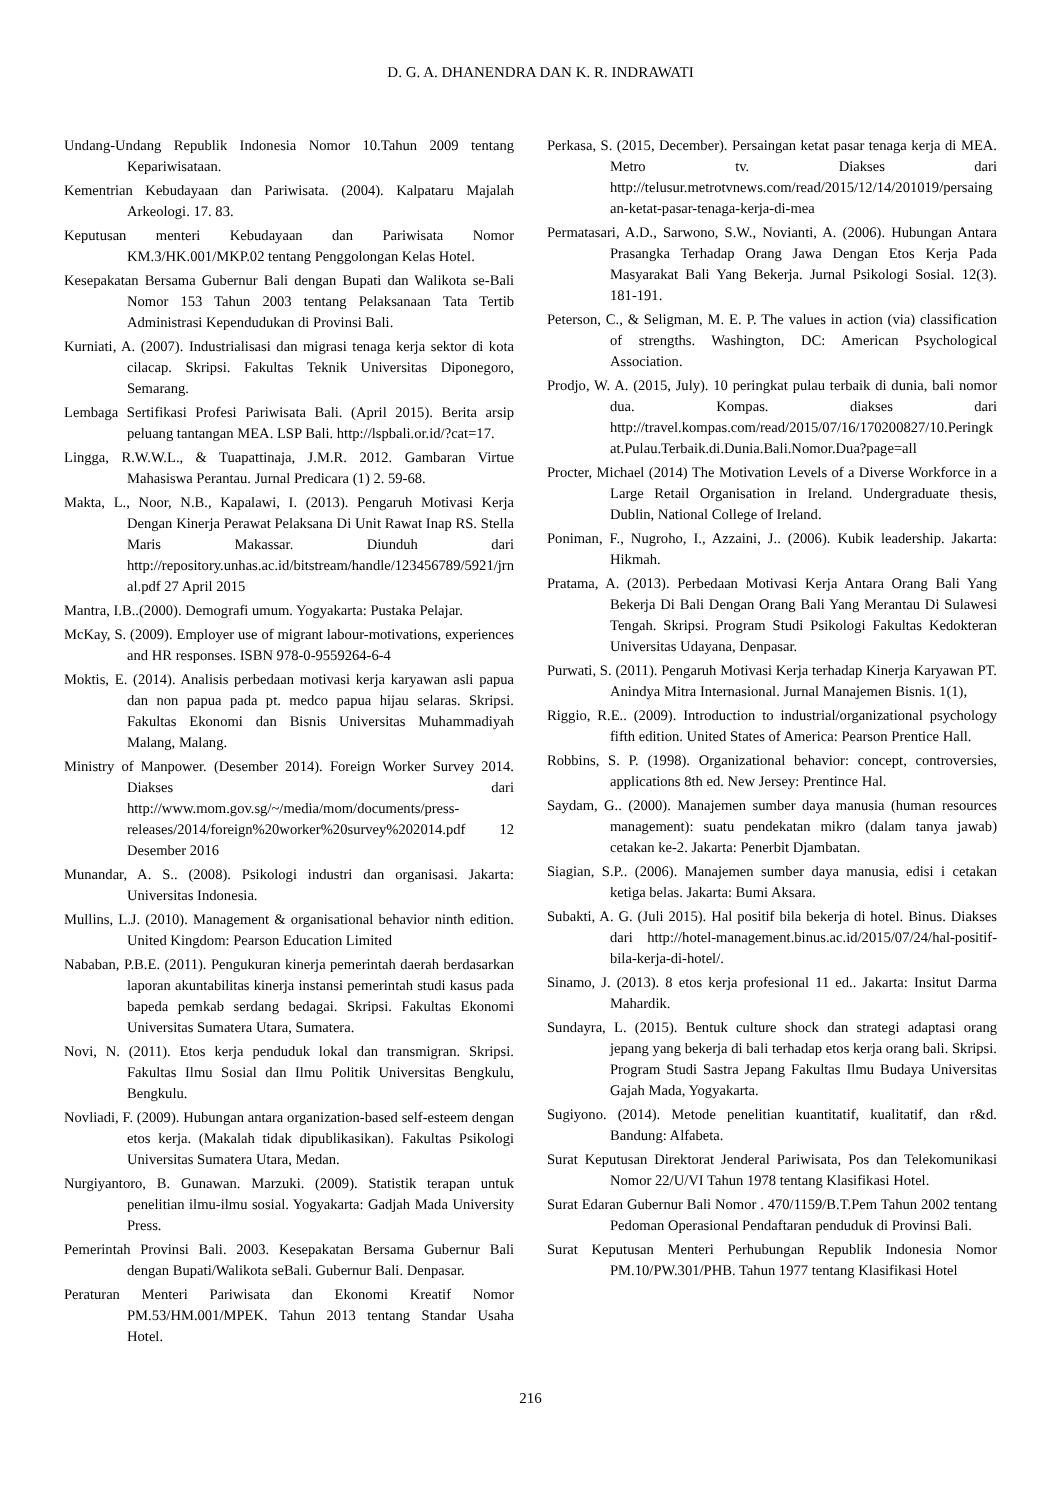D. G. A. DHANENDRA DAN K. R. INDRAWATI
Undang-Undang Republik Indonesia Nomor 10.Tahun 2009 tentang Kepariwisataan.
Kementrian Kebudayaan dan Pariwisata. (2004). Kalpataru Majalah Arkeologi. 17. 83.
Keputusan menteri Kebudayaan dan Pariwisata Nomor KM.3/HK.001/MKP.02 tentang Penggolongan Kelas Hotel.
Kesepakatan Bersama Gubernur Bali dengan Bupati dan Walikota se-Bali Nomor 153 Tahun 2003 tentang Pelaksanaan Tata Tertib Administrasi Kependudukan di Provinsi Bali.
Kurniati, A. (2007). Industrialisasi dan migrasi tenaga kerja sektor di kota cilacap. Skripsi. Fakultas Teknik Universitas Diponegoro, Semarang.
Lembaga Sertifikasi Profesi Pariwisata Bali. (April 2015). Berita arsip peluang tantangan MEA. LSP Bali. http://lspbali.or.id/?cat=17.
Lingga, R.W.W.L., & Tuapattinaja, J.M.R. 2012. Gambaran Virtue Mahasiswa Perantau. Jurnal Predicara (1) 2. 59-68.
Makta, L., Noor, N.B., Kapalawi, I. (2013). Pengaruh Motivasi Kerja Dengan Kinerja Perawat Pelaksana Di Unit Rawat Inap RS. Stella Maris Makassar. Diunduh dari http://repository.unhas.ac.id/bitstream/handle/123456789/5921/jrnal.pdf 27 April 2015
Mantra, I.B..(2000). Demografi umum. Yogyakarta: Pustaka Pelajar.
McKay, S. (2009). Employer use of migrant labour-motivations, experiences and HR responses. ISBN 978-0-9559264-6-4
Moktis, E. (2014). Analisis perbedaan motivasi kerja karyawan asli papua dan non papua pada pt. medco papua hijau selaras. Skripsi. Fakultas Ekonomi dan Bisnis Universitas Muhammadiyah Malang, Malang.
Ministry of Manpower. (Desember 2014). Foreign Worker Survey 2014. Diakses dari http://www.mom.gov.sg/~/media/mom/documents/press-releases/2014/foreign%20worker%20survey%202014.pdf 12 Desember 2016
Munandar, A. S.. (2008). Psikologi industri dan organisasi. Jakarta: Universitas Indonesia.
Mullins, L.J. (2010). Management & organisational behavior ninth edition. United Kingdom: Pearson Education Limited
Nababan, P.B.E. (2011). Pengukuran kinerja pemerintah daerah berdasarkan laporan akuntabilitas kinerja instansi pemerintah studi kasus pada bapeda pemkab serdang bedagai. Skripsi. Fakultas Ekonomi Universitas Sumatera Utara, Sumatera.
Novi, N. (2011). Etos kerja penduduk lokal dan transmigran. Skripsi. Fakultas Ilmu Sosial dan Ilmu Politik Universitas Bengkulu, Bengkulu.
Novliadi, F. (2009). Hubungan antara organization-based self-esteem dengan etos kerja. (Makalah tidak dipublikasikan). Fakultas Psikologi Universitas Sumatera Utara, Medan.
Nurgiyantoro, B. Gunawan. Marzuki. (2009). Statistik terapan untuk penelitian ilmu-ilmu sosial. Yogyakarta: Gadjah Mada University Press.
Pemerintah Provinsi Bali. 2003. Kesepakatan Bersama Gubernur Bali dengan Bupati/Walikota seBali. Gubernur Bali. Denpasar.
Peraturan Menteri Pariwisata dan Ekonomi Kreatif Nomor PM.53/HM.001/MPEK. Tahun 2013 tentang Standar Usaha Hotel.
Perkasa, S. (2015, December). Persaingan ketat pasar tenaga kerja di MEA. Metro tv. Diakses dari http://telusur.metrotvnews.com/read/2015/12/14/201019/persaingan-ketat-pasar-tenaga-kerja-di-mea
Permatasari, A.D., Sarwono, S.W., Novianti, A. (2006). Hubungan Antara Prasangka Terhadap Orang Jawa Dengan Etos Kerja Pada Masyarakat Bali Yang Bekerja. Jurnal Psikologi Sosial. 12(3). 181-191.
Peterson, C., & Seligman, M. E. P. The values in action (via) classification of strengths. Washington, DC: American Psychological Association.
Prodjo, W. A. (2015, July). 10 peringkat pulau terbaik di dunia, bali nomor dua. Kompas. diakses dari http://travel.kompas.com/read/2015/07/16/170200827/10.Peringkat.Pulau.Terbaik.di.Dunia.Bali.Nomor.Dua?page=all
Procter, Michael (2014) The Motivation Levels of a Diverse Workforce in a Large Retail Organisation in Ireland. Undergraduate thesis, Dublin, National College of Ireland.
Poniman, F., Nugroho, I., Azzaini, J.. (2006). Kubik leadership. Jakarta: Hikmah.
Pratama, A. (2013). Perbedaan Motivasi Kerja Antara Orang Bali Yang Bekerja Di Bali Dengan Orang Bali Yang Merantau Di Sulawesi Tengah. Skripsi. Program Studi Psikologi Fakultas Kedokteran Universitas Udayana, Denpasar.
Purwati, S. (2011). Pengaruh Motivasi Kerja terhadap Kinerja Karyawan PT. Anindya Mitra Internasional. Jurnal Manajemen Bisnis. 1(1),
Riggio, R.E.. (2009). Introduction to industrial/organizational psychology fifth edition. United States of America: Pearson Prentice Hall.
Robbins, S. P. (1998). Organizational behavior: concept, controversies, applications 8th ed. New Jersey: Prentince Hal.
Saydam, G.. (2000). Manajemen sumber daya manusia (human resources management): suatu pendekatan mikro (dalam tanya jawab) cetakan ke-2. Jakarta: Penerbit Djambatan.
Siagian, S.P.. (2006). Manajemen sumber daya manusia, edisi i cetakan ketiga belas. Jakarta: Bumi Aksara.
Subakti, A. G. (Juli 2015). Hal positif bila bekerja di hotel. Binus. Diakses dari http://hotel-management.binus.ac.id/2015/07/24/hal-positif-bila-kerja-di-hotel/.
Sinamo, J. (2013). 8 etos kerja profesional 11 ed.. Jakarta: Insitut Darma Mahardik.
Sundayra, L. (2015). Bentuk culture shock dan strategi adaptasi orang jepang yang bekerja di bali terhadap etos kerja orang bali. Skripsi. Program Studi Sastra Jepang Fakultas Ilmu Budaya Universitas Gajah Mada, Yogyakarta.
Sugiyono. (2014). Metode penelitian kuantitatif, kualitatif, dan r&d. Bandung: Alfabeta.
Surat Keputusan Direktorat Jenderal Pariwisata, Pos dan Telekomunikasi Nomor 22/U/VI Tahun 1978 tentang Klasifikasi Hotel.
Surat Edaran Gubernur Bali Nomor . 470/1159/B.T.Pem Tahun 2002 tentang Pedoman Operasional Pendaftaran penduduk di Provinsi Bali.
Surat Keputusan Menteri Perhubungan Republik Indonesia Nomor PM.10/PW.301/PHB. Tahun 1977 tentang Klasifikasi Hotel
216